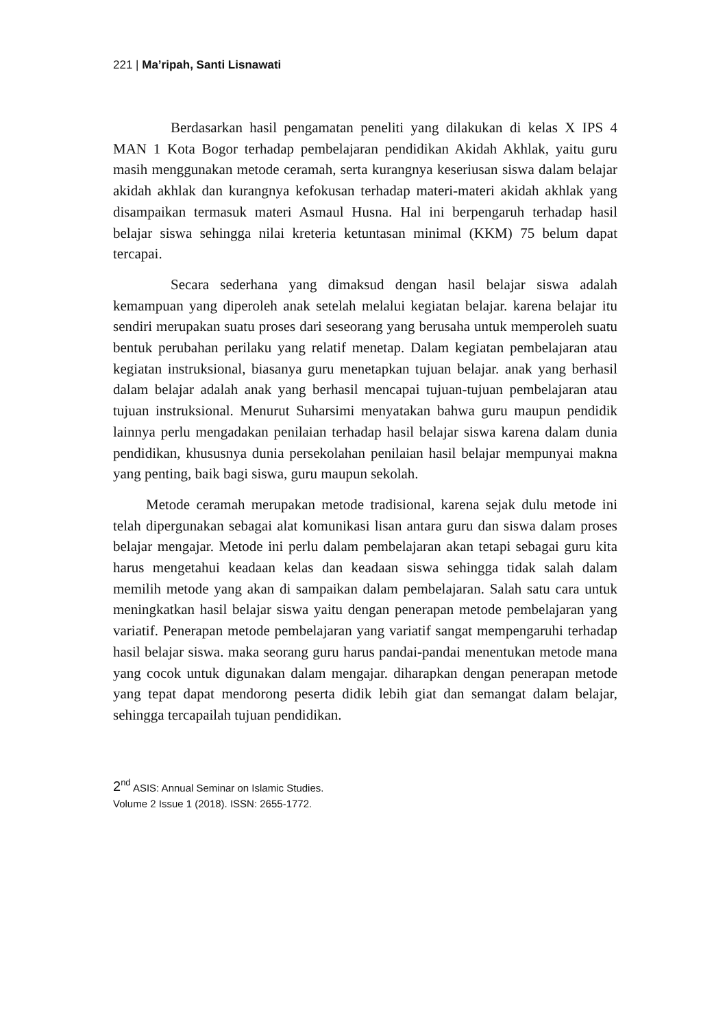221 | Ma’ripah, Santi Lisnawati
Berdasarkan hasil pengamatan peneliti yang dilakukan di kelas X IPS 4 MAN 1 Kota Bogor terhadap pembelajaran pendidikan Akidah Akhlak, yaitu guru masih menggunakan metode ceramah, serta kurangnya keseriusan siswa dalam belajar akidah akhlak dan kurangnya kefokusan terhadap materi-materi akidah akhlak yang disampaikan termasuk materi Asmaul Husna. Hal ini berpengaruh terhadap hasil belajar siswa sehingga nilai kreteria ketuntasan minimal (KKM) 75 belum dapat tercapai.
Secara sederhana yang dimaksud dengan hasil belajar siswa adalah kemampuan yang diperoleh anak setelah melalui kegiatan belajar. karena belajar itu sendiri merupakan suatu proses dari seseorang yang berusaha untuk memperoleh suatu bentuk perubahan perilaku yang relatif menetap. Dalam kegiatan pembelajaran atau kegiatan instruksional, biasanya guru menetapkan tujuan belajar. anak yang berhasil dalam belajar adalah anak yang berhasil mencapai tujuan-tujuan pembelajaran atau tujuan instruksional. Menurut Suharsimi menyatakan bahwa guru maupun pendidik lainnya perlu mengadakan penilaian terhadap hasil belajar siswa karena dalam dunia pendidikan, khususnya dunia persekolahan penilaian hasil belajar mempunyai makna yang penting, baik bagi siswa, guru maupun sekolah.
Metode ceramah merupakan metode tradisional, karena sejak dulu metode ini telah dipergunakan sebagai alat komunikasi lisan antara guru dan siswa dalam proses belajar mengajar. Metode ini perlu dalam pembelajaran akan tetapi sebagai guru kita harus mengetahui keadaan kelas dan keadaan siswa sehingga tidak salah dalam memilih metode yang akan di sampaikan dalam pembelajaran. Salah satu cara untuk meningkatkan hasil belajar siswa yaitu dengan penerapan metode pembelajaran yang variatif. Penerapan metode pembelajaran yang variatif sangat mempengaruhi terhadap hasil belajar siswa. maka seorang guru harus pandai-pandai menentukan metode mana yang cocok untuk digunakan dalam mengajar. diharapkan dengan penerapan metode yang tepat dapat mendorong peserta didik lebih giat dan semangat dalam belajar, sehingga tercapailah tujuan pendidikan.
2<sup>nd</sup> ASIS: Annual Seminar on Islamic Studies.
Volume 2 Issue 1 (2018). ISSN: 2655-1772.